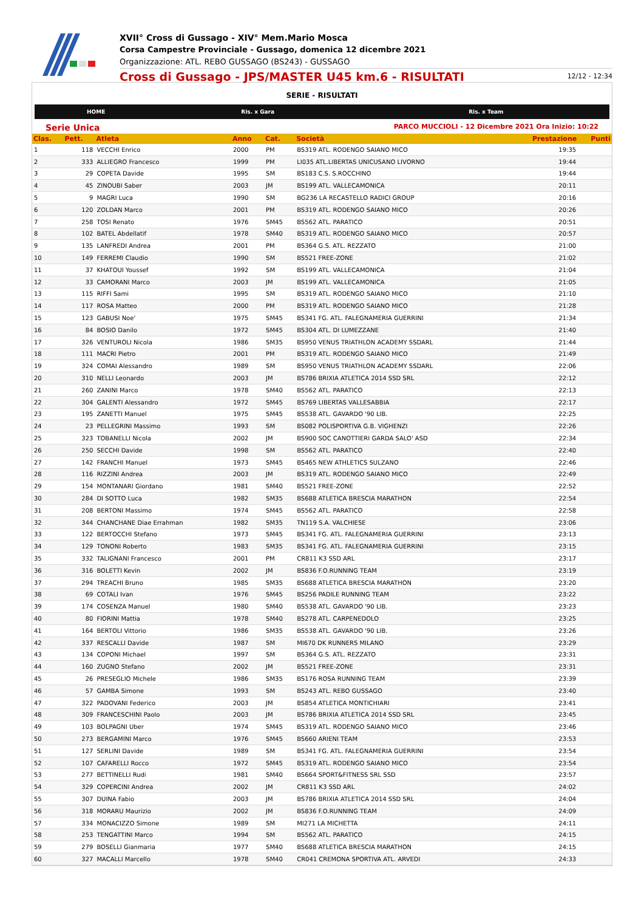XVII° Cross di Gussago - XIV° Mem.Mario Mosca
Corsa Campestre Provinciale - Gussago, domenica 12 dicembre 2021
Organizzazione: ATL. REBO GUSSAGO (BS243) - GUSSAGO
Cross di Gussago - JPS/MASTER U45 km.6 - RISULTATI 12/12 - 12:34
SERIE - RISULTATI
HOME Ris. x Gara Ris. x Team
Serie Unica PARCO MUCCIOLI - 12 Dicembre 2021 Ora Inizio: 10:22
| Clas. | Pett. | Atleta | Anno | Cat. | Società | Prestazione | Punti |
| --- | --- | --- | --- | --- | --- | --- | --- |
| 1 | 118 | VECCHI Enrico | 2000 | PM | BS319 ATL. RODENGO SAIANO MICO | 19:35 | |
| 2 | 333 | ALLIEGRO Francesco | 1999 | PM | LI035 ATL.LIBERTAS UNICUSANO LIVORNO | 19:44 | |
| 3 | 29 | COPETA Davide | 1995 | SM | BS183 C.S. S.ROCCHINO | 19:44 | |
| 4 | 45 | ZINOUBI Saber | 2003 | JM | BS199 ATL. VALLECAMONICA | 20:11 | |
| 5 | 9 | MAGRI Luca | 1990 | SM | BG236 LA RECASTELLO RADICI GROUP | 20:16 | |
| 6 | 120 | ZOLDAN Marco | 2001 | PM | BS319 ATL. RODENGO SAIANO MICO | 20:26 | |
| 7 | 258 | TOSI Renato | 1976 | SM45 | BS562 ATL. PARATICO | 20:51 | |
| 8 | 102 | BATEL Abdellatif | 1978 | SM40 | BS319 ATL. RODENGO SAIANO MICO | 20:57 | |
| 9 | 135 | LANFREDI Andrea | 2001 | PM | BS364 G.S. ATL. REZZATO | 21:00 | |
| 10 | 149 | FERREMI Claudio | 1990 | SM | BS521 FREE-ZONE | 21:02 | |
| 11 | 37 | KHATOUI Youssef | 1992 | SM | BS199 ATL. VALLECAMONICA | 21:04 | |
| 12 | 33 | CAMORANI Marco | 2003 | JM | BS199 ATL. VALLECAMONICA | 21:05 | |
| 13 | 115 | RIFFI Sami | 1995 | SM | BS319 ATL. RODENGO SAIANO MICO | 21:10 | |
| 14 | 117 | ROSA Matteo | 2000 | PM | BS319 ATL. RODENGO SAIANO MICO | 21:28 | |
| 15 | 123 | GABUSI Noe' | 1975 | SM45 | BS341 FG. ATL. FALEGNAMERIA GUERRINI | 21:34 | |
| 16 | 84 | BOSIO Danilo | 1972 | SM45 | BS304 ATL. DI LUMEZZANE | 21:40 | |
| 17 | 326 | VENTUROLI Nicola | 1986 | SM35 | BS950 VENUS TRIATHLON ACADEMY SSDARL | 21:44 | |
| 18 | 111 | MACRI Pietro | 2001 | PM | BS319 ATL. RODENGO SAIANO MICO | 21:49 | |
| 19 | 324 | COMAI Alessandro | 1989 | SM | BS950 VENUS TRIATHLON ACADEMY SSDARL | 22:06 | |
| 20 | 310 | NELLI Leonardo | 2003 | JM | BS786 BRIXIA ATLETICA 2014 SSD SRL | 22:12 | |
| 21 | 260 | ZANINI Marco | 1978 | SM40 | BS562 ATL. PARATICO | 22:13 | |
| 22 | 304 | GALENTI Alessandro | 1972 | SM45 | BS769 LIBERTAS VALLESABBIA | 22:17 | |
| 23 | 195 | ZANETTI Manuel | 1975 | SM45 | BS538 ATL. GAVARDO '90 LIB. | 22:25 | |
| 24 | 23 | PELLEGRINI Massimo | 1993 | SM | BS082 POLISPORTIVA G.B. VIGHENZI | 22:26 | |
| 25 | 323 | TOBANELLI Nicola | 2002 | JM | BS900 SOC CANOTTIERI GARDA SALO' ASD | 22:34 | |
| 26 | 250 | SECCHI Davide | 1998 | SM | BS562 ATL. PARATICO | 22:40 | |
| 27 | 142 | FRANCHI Manuel | 1973 | SM45 | BS465 NEW ATHLETICS SULZANO | 22:46 | |
| 28 | 116 | RIZZINI Andrea | 2003 | JM | BS319 ATL. RODENGO SAIANO MICO | 22:49 | |
| 29 | 154 | MONTANARI Giordano | 1981 | SM40 | BS521 FREE-ZONE | 22:52 | |
| 30 | 284 | DI SOTTO Luca | 1982 | SM35 | BS688 ATLETICA BRESCIA MARATHON | 22:54 | |
| 31 | 208 | BERTONI Massimo | 1974 | SM45 | BS562 ATL. PARATICO | 22:58 | |
| 32 | 344 | CHANCHANE Diae Errahman | 1982 | SM35 | TN119 S.A. VALCHIESE | 23:06 | |
| 33 | 122 | BERTOCCHI Stefano | 1973 | SM45 | BS341 FG. ATL. FALEGNAMERIA GUERRINI | 23:13 | |
| 34 | 129 | TONONI Roberto | 1983 | SM35 | BS341 FG. ATL. FALEGNAMERIA GUERRINI | 23:15 | |
| 35 | 332 | TALIGNANI Francesco | 2001 | PM | CR811 K3 SSD ARL | 23:17 | |
| 36 | 316 | BOLETTI Kevin | 2002 | JM | BS836 F.O.RUNNING TEAM | 23:19 | |
| 37 | 294 | TREACHI Bruno | 1985 | SM35 | BS688 ATLETICA BRESCIA MARATHON | 23:20 | |
| 38 | 69 | COTALI Ivan | 1976 | SM45 | BS256 PADILE RUNNING TEAM | 23:22 | |
| 39 | 174 | COSENZA Manuel | 1980 | SM40 | BS538 ATL. GAVARDO '90 LIB. | 23:23 | |
| 40 | 80 | FIORINI Mattia | 1978 | SM40 | BS278 ATL. CARPENEDOLO | 23:25 | |
| 41 | 164 | BERTOLI Vittorio | 1986 | SM35 | BS538 ATL. GAVARDO '90 LIB. | 23:26 | |
| 42 | 337 | RESCALLI Davide | 1987 | SM | MI670 DK RUNNERS MILANO | 23:29 | |
| 43 | 134 | COPONI Michael | 1997 | SM | BS364 G.S. ATL. REZZATO | 23:31 | |
| 44 | 160 | ZUGNO Stefano | 2002 | JM | BS521 FREE-ZONE | 23:31 | |
| 45 | 26 | PRESEGLIO Michele | 1986 | SM35 | BS176 ROSA RUNNING TEAM | 23:39 | |
| 46 | 57 | GAMBA Simone | 1993 | SM | BS243 ATL. REBO GUSSAGO | 23:40 | |
| 47 | 322 | PADOVANI Federico | 2003 | JM | BS854 ATLETICA MONTICHIARI | 23:41 | |
| 48 | 309 | FRANCESCHINI Paolo | 2003 | JM | BS786 BRIXIA ATLETICA 2014 SSD SRL | 23:45 | |
| 49 | 103 | BOLPAGNI Uber | 1974 | SM45 | BS319 ATL. RODENGO SAIANO MICO | 23:46 | |
| 50 | 273 | BERGAMINI Marco | 1976 | SM45 | BS660 ARIENI TEAM | 23:53 | |
| 51 | 127 | SERLINI Davide | 1989 | SM | BS341 FG. ATL. FALEGNAMERIA GUERRINI | 23:54 | |
| 52 | 107 | CAFARELLI Rocco | 1972 | SM45 | BS319 ATL. RODENGO SAIANO MICO | 23:54 | |
| 53 | 277 | BETTINELLI Rudi | 1981 | SM40 | BS664 SPORT&FITNESS SRL SSD | 23:57 | |
| 54 | 329 | COPERCINI Andrea | 2002 | JM | CR811 K3 SSD ARL | 24:02 | |
| 55 | 307 | DUINA Fabio | 2003 | JM | BS786 BRIXIA ATLETICA 2014 SSD SRL | 24:04 | |
| 56 | 318 | MORARU Maurizio | 2002 | JM | BS836 F.O.RUNNING TEAM | 24:09 | |
| 57 | 334 | MONACIZZO Simone | 1989 | SM | MI271 LA MICHETTA | 24:11 | |
| 58 | 253 | TENGATTINI Marco | 1994 | SM | BS562 ATL. PARATICO | 24:15 | |
| 59 | 279 | BOSELLI Gianmaria | 1977 | SM40 | BS688 ATLETICA BRESCIA MARATHON | 24:15 | |
| 60 | 327 | MACALLI Marcello | 1978 | SM40 | CR041 CREMONA SPORTIVA ATL. ARVEDI | 24:33 | |